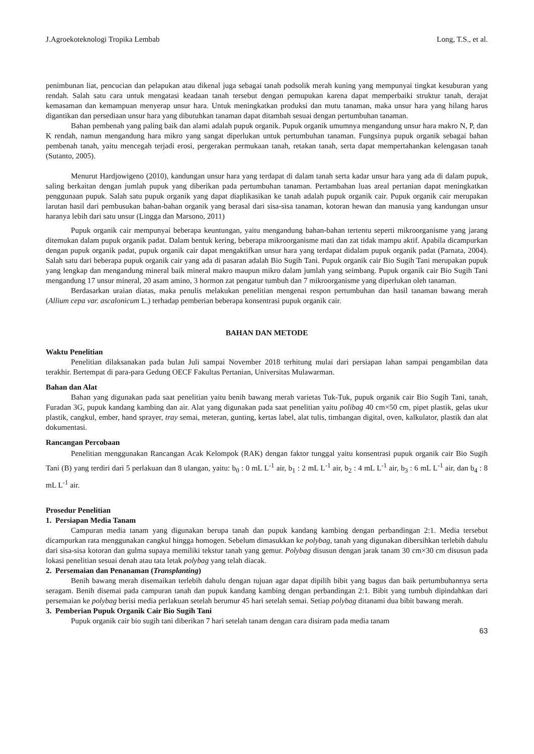J.Agroekoteknologi Tropika Lembab Long, T.S., et al.
penimbunan liat, pencucian dan pelapukan atau dikenal juga sebagai tanah podsolik merah kuning yang mempunyai tingkat kesuburan yang rendah. Salah satu cara untuk mengatasi keadaan tanah tersebut dengan pemupukan karena dapat memperbaiki struktur tanah, derajat kemasaman dan kemampuan menyerap unsur hara. Untuk meningkatkan produksi dan mutu tanaman, maka unsur hara yang hilang harus digantikan dan persediaan unsur hara yang dibutuhkan tanaman dapat ditambah sesuai dengan pertumbuhan tanaman.
Bahan pembenah yang paling baik dan alami adalah pupuk organik. Pupuk organik umumnya mengandung unsur hara makro N, P, dan K rendah, namun mengandung hara mikro yang sangat diperlukan untuk pertumbuhan tanaman. Fungsinya pupuk organik sebagai bahan pembenah tanah, yaitu mencegah terjadi erosi, pergerakan permukaan tanah, retakan tanah, serta dapat mempertahankan kelengasan tanah (Sutanto, 2005).
Menurut Hardjowigeno (2010), kandungan unsur hara yang terdapat di dalam tanah serta kadar unsur hara yang ada di dalam pupuk, saling berkaitan dengan jumlah pupuk yang diberikan pada pertumbuhan tanaman. Pertambahan luas areal pertanian dapat meningkatkan penggunaan pupuk. Salah satu pupuk organik yang dapat diaplikasikan ke tanah adalah pupuk organik cair. Pupuk organik cair merupakan larutan hasil dari pembusukan bahan-bahan organik yang berasal dari sisa-sisa tanaman, kotoran hewan dan manusia yang kandungan unsur haranya lebih dari satu unsur (Lingga dan Marsono, 2011)
Pupuk organik cair mempunyai beberapa keuntungan, yaitu mengandung bahan-bahan tertentu seperti mikroorganisme yang jarang ditemukan dalam pupuk organik padat. Dalam bentuk kering, beberapa mikroorganisme mati dan zat tidak mampu aktif. Apabila dicampurkan dengan pupuk organik padat, pupuk organik cair dapat mengaktifkan unsur hara yang terdapat didalam pupuk organik padat (Parnata, 2004). Salah satu dari beberapa pupuk organik cair yang ada di pasaran adalah Bio Sugih Tani. Pupuk organik cair Bio Sugih Tani merupakan pupuk yang lengkap dan mengandung mineral baik mineral makro maupun mikro dalam jumlah yang seimbang. Pupuk organik cair Bio Sugih Tani mengandung 17 unsur mineral, 20 asam amino, 3 hormon zat pengatur tumbuh dan 7 mikroorganisme yang diperlukan oleh tanaman.
Berdasarkan uraian diatas, maka penulis melakukan penelitian mengenai respon pertumbuhan dan hasil tanaman bawang merah (Allium cepa var. ascalonicum L.) terhadap pemberian beberapa konsentrasi pupuk organik cair.
BAHAN DAN METODE
Waktu Penelitian
Penelitian dilaksanakan pada bulan Juli sampai November 2018 terhitung mulai dari persiapan lahan sampai pengambilan data terakhir. Bertempat di para-para Gedung OECF Fakultas Pertanian, Universitas Mulawarman.
Bahan dan Alat
Bahan yang digunakan pada saat penelitian yaitu benih bawang merah varietas Tuk-Tuk, pupuk organik cair Bio Sugih Tani, tanah, Furadan 3G, pupuk kandang kambing dan air. Alat yang digunakan pada saat penelitian yaitu polibag 40 cm×50 cm, pipet plastik, gelas ukur plastik, cangkul, ember, hand sprayer, tray semai, meteran, gunting, kertas label, alat tulis, timbangan digital, oven, kalkulator, plastik dan alat dokumentasi.
Rancangan Percobaan
Penelitian menggunakan Rancangan Acak Kelompok (RAK) dengan faktor tunggal yaitu konsentrasi pupuk organik cair Bio Sugih Tani (B) yang terdiri dari 5 perlakuan dan 8 ulangan, yaitu: b<sub>0</sub> : 0 mL L<sup>-1</sup> air, b<sub>1</sub> : 2 mL L<sup>-1</sup> air, b<sub>2</sub> : 4 mL L<sup>-1</sup> air, b<sub>3</sub> : 6 mL L<sup>-1</sup> air, dan b<sub>4</sub> : 8 mL L<sup>-1</sup> air.
Prosedur Penelitian
1. Persiapan Media Tanam
Campuran media tanam yang digunakan berupa tanah dan pupuk kandang kambing dengan perbandingan 2:1. Media tersebut dicampurkan rata menggunakan cangkul hingga homogen. Sebelum dimasukkan ke polybag, tanah yang digunakan dibersihkan terlebih dahulu dari sisa-sisa kotoran dan gulma supaya memiliki tekstur tanah yang gemur. Polybag disusun dengan jarak tanam 30 cm×30 cm disusun pada lokasi penelitian sesuai denah atau tata letak polybag yang telah diacak.
2. Persemaian dan Penanaman (Transplanting)
Benih bawang merah disemaikan terlebih dahulu dengan tujuan agar dapat dipilih bibit yang bagus dan baik pertumbuhannya serta seragam. Benih disemai pada campuran tanah dan pupuk kandang kambing dengan perbandingan 2:1. Bibit yang tumbuh dipindahkan dari persemaian ke polybag berisi media perlakuan setelah berumur 45 hari setelah semai. Setiap polybag ditanami dua bibit bawang merah.
3. Pemberian Pupuk Organik Cair Bio Sugih Tani
Pupuk organik cair bio sugih tani diberikan 7 hari setelah tanam dengan cara disiram pada media tanam
63